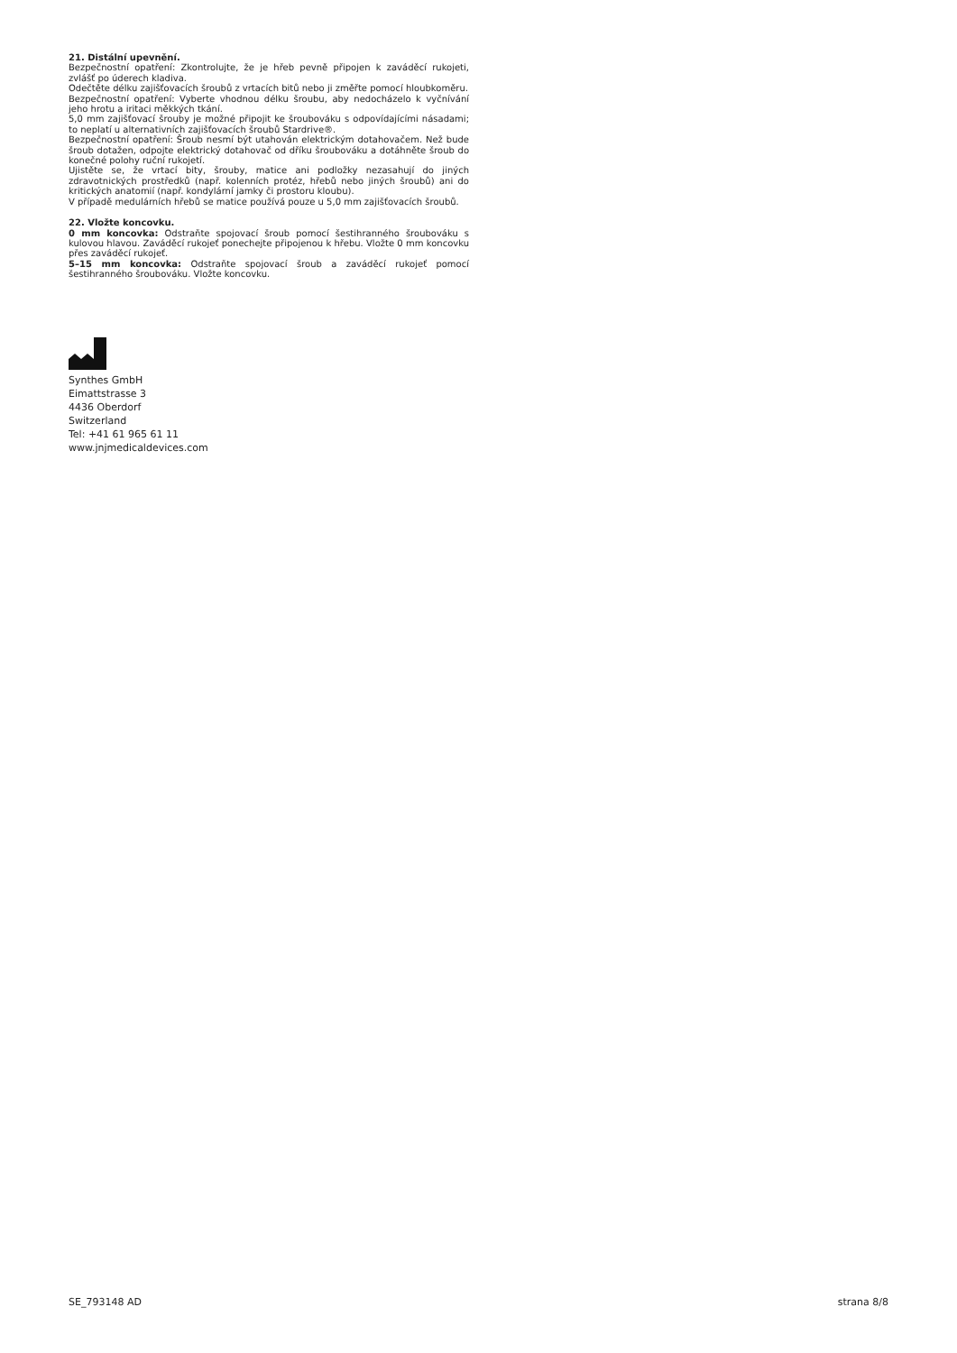21. Distální upevnění.
Bezpečnostní opatření: Zkontrolujte, že je hřeb pevně připojen k zaváděcí rukojeti, zvlášť po úderech kladiva.
Odečtěte délku zajišťovacích šroubů z vrtacích bitů nebo ji změřte pomocí hloubkoměru.
Bezpečnostní opatření: Vyberte vhodnou délku šroubu, aby nedocházelo k vyčnívání jeho hrotu a iritaci měkkých tkání.
5,0 mm zajišťovací šrouby je možné připojit ke šroubováku s odpovídajícími násadami; to neplatí u alternativních zajišťovacích šroubů Stardrive®.
Bezpečnostní opatření: Šroub nesmí být utahován elektrickým dotahovačem. Než bude šroub dotažen, odpojte elektrický dotahovač od dříku šroubováku a dotáhněte šroub do konečné polohy ruční rukojetí.
Ujistěte se, že vrtací bity, šrouby, matice ani podložky nezasahují do jiných zdravotnických prostředků (např. kolenních protéz, hřebů nebo jiných šroubů) ani do kritických anatomií (např. kondylární jamky či prostoru kloubu).
V případě medulárních hřebů se matice používá pouze u 5,0 mm zajišťovacích šroubů.
22. Vložte koncovku.
0 mm koncovka: Odstraňte spojovací šroub pomocí šestihranného šroubováku s kulovou hlavou. Zaváděcí rukojeť ponechejte připojenou k hřebu. Vložte 0 mm koncovku přes zaváděcí rukojeť.
5–15 mm koncovka: Odstraňte spojovací šroub a zaváděcí rukojeť pomocí šestihranného šroubováku. Vložte koncovku.
Synthes GmbH
Eimattstrasse 3
4436 Oberdorf
Switzerland
Tel: +41 61 965 61 11
www.jnjmedicaldevices.com
SE_793148 AD strana 8/8